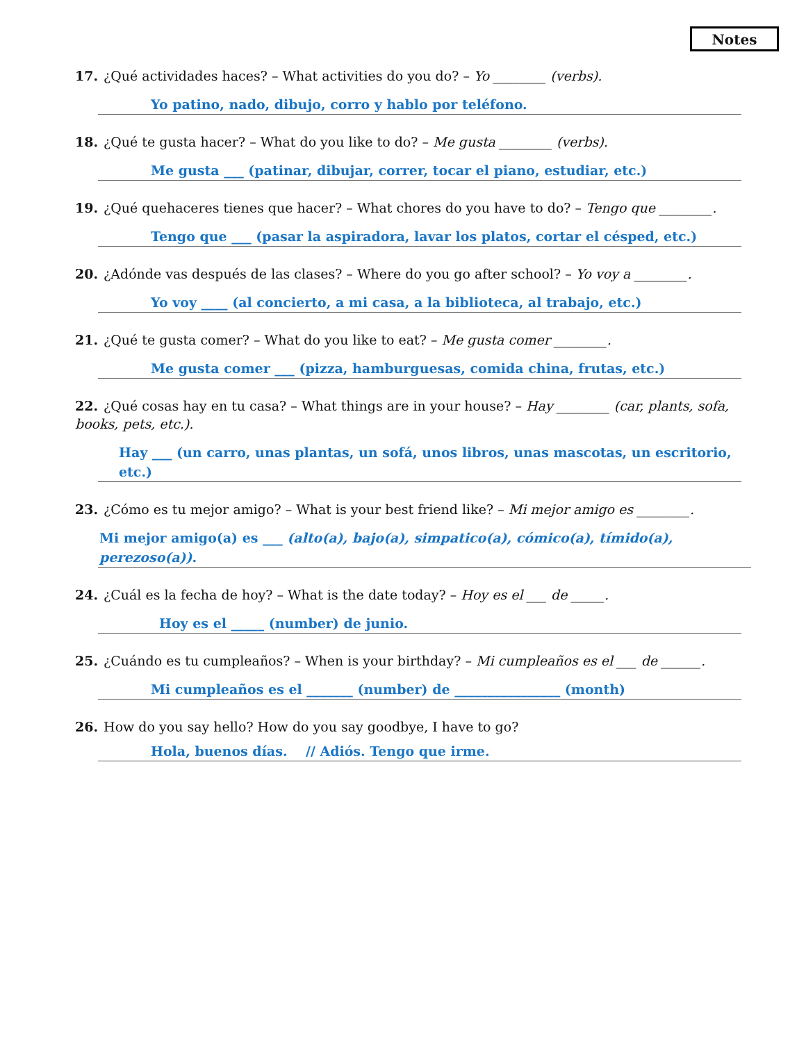Notes
17. ¿Qué actividades haces? – What activities do you do? – Yo ________ (verbs).
Yo patino, nado, dibujo, corro y hablo por teléfono.
18. ¿Qué te gusta hacer? – What do you like to do? – Me gusta ________ (verbs).
Me gusta ___ (patinar, dibujar, correr, tocar el piano, estudiar, etc.)
19. ¿Qué quehaceres tienes que hacer? – What chores do you have to do? – Tengo que ________.
Tengo que ___ (pasar la aspiradora, lavar los platos, cortar el césped, etc.)
20. ¿Adónde vas después de las clases? – Where do you go after school? – Yo voy a ________.
Yo voy ____ (al concierto, a mi casa, a la biblioteca, al trabajo, etc.)
21. ¿Qué te gusta comer? – What do you like to eat? – Me gusta comer ________.
Me gusta comer ___ (pizza, hamburguesas, comida china, frutas, etc.)
22. ¿Qué cosas hay en tu casa? – What things are in your house? – Hay ________ (car, plants, sofa, books, pets, etc.).
Hay ___ (un carro, unas plantas, un sofá, unos libros, unas mascotas, un escritorio, etc.)
23. ¿Cómo es tu mejor amigo? – What is your best friend like? – Mi mejor amigo es ________.
Mi mejor amigo(a) es ___ (alto(a), bajo(a), simpatico(a), cómico(a), tímido(a), perezoso(a)).
24. ¿Cuál es la fecha de hoy? – What is the date today? – Hoy es el ___ de _____.
Hoy es el _____ (number) de junio.
25. ¿Cuándo es tu cumpleaños? – When is your birthday? – Mi cumpleaños es el ___ de ______.
Mi cumpleaños es el _______ (number) de ________________ (month)
26. How do you say hello? How do you say goodbye, I have to go?
Hola, buenos días. // Adiós. Tengo que irme.